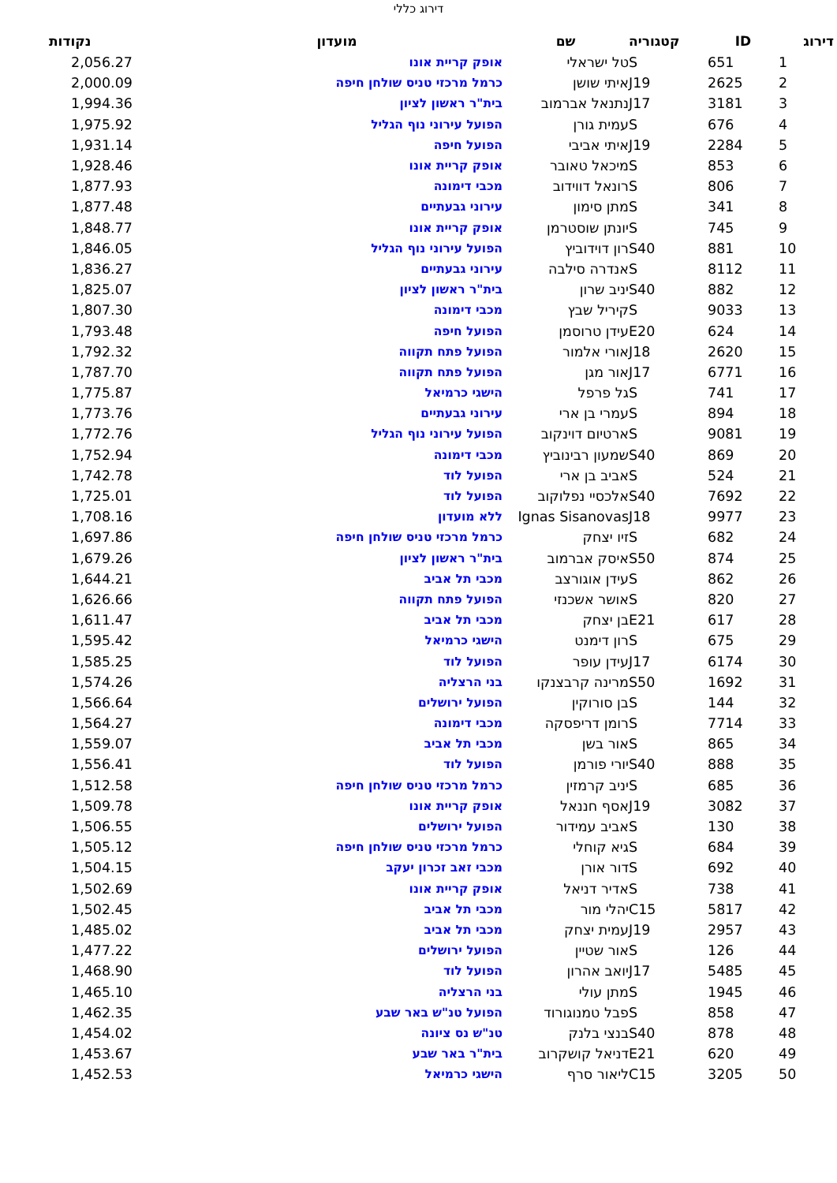דירוג כללי
| דירוג | ID | קטגוריה | שם | מועדון | נקודות |
| --- | --- | --- | --- | --- | --- |
| 1 | 651 | S | טל ישראלי | אופק קריית אונו | 2,056.27 |
| 2 | 2625 | J19 | איתי שושן | כרמל מרכזי טניס שולחן חיפה | 2,000.09 |
| 3 | 3181 | J17 | נתנאל אברמוב | בית"ר ראשון לציון | 1,994.36 |
| 4 | 676 | S | עמית גורן | הפועל עירוני נוף הגליל | 1,975.92 |
| 5 | 2284 | J19 | איתי אביבי | הפועל חיפה | 1,931.14 |
| 6 | 853 | S | מיכאל טאובר | אופק קריית אונו | 1,928.46 |
| 7 | 806 | S | רונאל דווידוב | מכבי דימונה | 1,877.93 |
| 8 | 341 | S | מתן סימון | עירוני גבעתיים | 1,877.48 |
| 9 | 745 | S | יונתן שוסטרמן | אופק קריית אונו | 1,848.77 |
| 10 | 881 | S40 | רון דוידוביץ | הפועל עירוני נוף הגליל | 1,846.05 |
| 11 | 8112 | S | אנדרה סילבה | עירוני גבעתיים | 1,836.27 |
| 12 | 882 | S40 | יניב שרון | בית"ר ראשון לציון | 1,825.07 |
| 13 | 9033 | S | קיריל שבץ | מכבי דימונה | 1,807.30 |
| 14 | 624 | E20 | עידן טרוסמן | הפועל חיפה | 1,793.48 |
| 15 | 2620 | J18 | אורי אלמור | הפועל פתח תקווה | 1,792.32 |
| 16 | 6771 | J17 | אור מגן | הפועל פתח תקווה | 1,787.70 |
| 17 | 741 | S | גל פרפל | הישגי כרמיאל | 1,775.87 |
| 18 | 894 | S | עמרי בן ארי | עירוני גבעתיים | 1,773.76 |
| 19 | 9081 | S | ארטיום דוינקוב | הפועל עירוני נוף הגליל | 1,772.76 |
| 20 | 869 | S40 | שמעון רבינוביץ | מכבי דימונה | 1,752.94 |
| 21 | 524 | S | אביב בן ארי | הפועל לוד | 1,742.78 |
| 22 | 7692 | S40 | אלכסיי נפלוקוב | הפועל לוד | 1,725.01 |
| 23 | 9977 | J18 | Ignas Sisanovas | ללא מועדון | 1,708.16 |
| 24 | 682 | S | זיו יצחק | כרמל מרכזי טניס שולחן חיפה | 1,697.86 |
| 25 | 874 | S50 | איסק אברמוב | בית"ר ראשון לציון | 1,679.26 |
| 26 | 862 | S | עידן אוגורצב | מכבי תל אביב | 1,644.21 |
| 27 | 820 | S | אושר אשכנזי | הפועל פתח תקווה | 1,626.66 |
| 28 | 617 | E21 | בן יצחק | מכבי תל אביב | 1,611.47 |
| 29 | 675 | S | רון דימנט | הישגי כרמיאל | 1,595.42 |
| 30 | 6174 | J17 | עידן עופר | הפועל לוד | 1,585.25 |
| 31 | 1692 | S50 | מרינה קרבצנקו | בני הרצליה | 1,574.26 |
| 32 | 144 | S | בן סורוקין | הפועל ירושלים | 1,566.64 |
| 33 | 7714 | S | רומן דריפסקה | מכבי דימונה | 1,564.27 |
| 34 | 865 | S | אור בשן | מכבי תל אביב | 1,559.07 |
| 35 | 888 | S40 | יורי פורמן | הפועל לוד | 1,556.41 |
| 36 | 685 | S | יניב קרמזין | כרמל מרכזי טניס שולחן חיפה | 1,512.58 |
| 37 | 3082 | J19 | אסף חננאל | אופק קריית אונו | 1,509.78 |
| 38 | 130 | S | אביב עמידור | הפועל ירושלים | 1,506.55 |
| 39 | 684 | S | גיא קוחלי | כרמל מרכזי טניס שולחן חיפה | 1,505.12 |
| 40 | 692 | S | דור אורן | מכבי זאב זכרון יעקב | 1,504.15 |
| 41 | 738 | S | אדיר דניאל | אופק קריית אונו | 1,502.69 |
| 42 | 5817 | C15 | יהלי מור | מכבי תל אביב | 1,502.45 |
| 43 | 2957 | J19 | עמית יצחק | מכבי תל אביב | 1,485.02 |
| 44 | 126 | S | אור שטיין | הפועל ירושלים | 1,477.22 |
| 45 | 5485 | J17 | יואב אהרון | הפועל לוד | 1,468.90 |
| 46 | 1945 | S | מתן עולי | בני הרצליה | 1,465.10 |
| 47 | 858 | S | פבל טמנוגורוד | הפועל טנ"ש באר שבע | 1,462.35 |
| 48 | 878 | S40 | בנצי בלנק | טנ"ש נס ציונה | 1,454.02 |
| 49 | 620 | E21 | דניאל קושקרוב | בית"ר באר שבע | 1,453.67 |
| 50 | 3205 | C15 | ליאור סרף | הישגי כרמיאל | 1,452.53 |